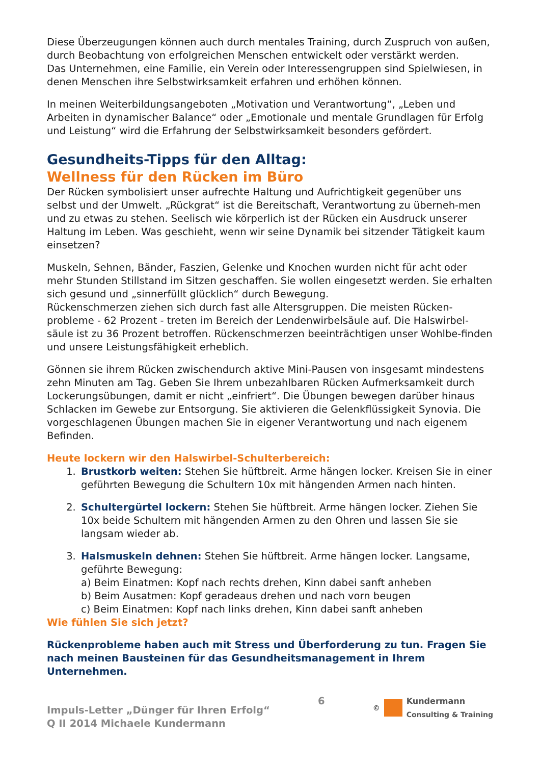Diese Überzeugungen können auch durch mentales Training, durch Zuspruch von außen, durch Beobachtung von erfolgreichen Menschen entwickelt oder verstärkt werden.
Das Unternehmen, eine Familie, ein Verein oder Interessengruppen sind Spielwiesen, in denen Menschen ihre Selbstwirksamkeit erfahren und erhöhen können.
In meinen Weiterbildungsangeboten „Motivation und Verantwortung“, „Leben und Arbeiten in dynamischer Balance“ oder „Emotionale und mentale Grundlagen für Erfolg und Leistung“ wird die Erfahrung der Selbstwirksamkeit besonders gefördert.
Gesundheits-Tipps für den Alltag:
Wellness für den Rücken im Büro
Der Rücken symbolisiert unser aufrechte Haltung und Aufrichtigkeit gegenüber uns selbst und der Umwelt. „Rückgrat“ ist die Bereitschaft, Verantwortung zu überneh-men und zu etwas zu stehen. Seelisch wie körperlich ist der Rücken ein Ausdruck unserer Haltung im Leben. Was geschieht, wenn wir seine Dynamik bei sitzender Tätigkeit kaum einsetzen?
Muskeln, Sehnen, Bänder, Faszien, Gelenke und Knochen wurden nicht für acht oder mehr Stunden Stillstand im Sitzen geschaffen. Sie wollen eingesetzt werden. Sie erhalten sich gesund und „sinnerfüllt glücklich“ durch Bewegung.
Rückenschmerzen ziehen sich durch fast alle Altersgruppen. Die meisten Rücken-probleme - 62 Prozent - treten im Bereich der Lendenwirbelsäule auf. Die Halswirbel-säule ist zu 36 Prozent betroffen. Rückenschmerzen beeinträchtigen unser Wohlbe-finden und unsere Leistungsfähigkeit erheblich.
Gönnen sie ihrem Rücken zwischendurch aktive Mini-Pausen von insgesamt mindestens zehn Minuten am Tag. Geben Sie Ihrem unbezahlbaren Rücken Aufmerksamkeit durch Lockerungsübungen, damit er nicht „einfriert“. Die Übungen bewegen darüber hinaus Schlacken im Gewebe zur Entsorgung. Sie aktivieren die Gelenkflüssigkeit Synovia. Die vorgeschlagenen Übungen machen Sie in eigener Verantwortung und nach eigenem Befinden.
Heute lockern wir den Halswirbel-Schulterbereich:
1. Brustkorb weiten: Stehen Sie hüftbreit. Arme hängen locker. Kreisen Sie in einer geführten Bewegung die Schultern 10x mit hängenden Armen nach hinten.
2. Schultergürtel lockern: Stehen Sie hüftbreit. Arme hängen locker. Ziehen Sie 10x beide Schultern mit hängenden Armen zu den Ohren und lassen Sie sie langsam wieder ab.
3. Halsmuskeln dehnen: Stehen Sie hüftbreit. Arme hängen locker. Langsame, geführte Bewegung:
a) Beim Einatmen: Kopf nach rechts drehen, Kinn dabei sanft anheben
b) Beim Ausatmen: Kopf geradeaus drehen und nach vorn beugen
c) Beim Einatmen: Kopf nach links drehen, Kinn dabei sanft anheben
Wie fühlen Sie sich jetzt?
Rückenprobleme haben auch mit Stress und Überforderung zu tun. Fragen Sie nach meinen Bausteinen für das Gesundheitsmanagement in Ihrem Unternehmen.
Impuls-Letter „Dünger für Ihren Erfolg“
Q II 2014 Michaele Kundermann
6
©
Kundermann
Consulting & Training